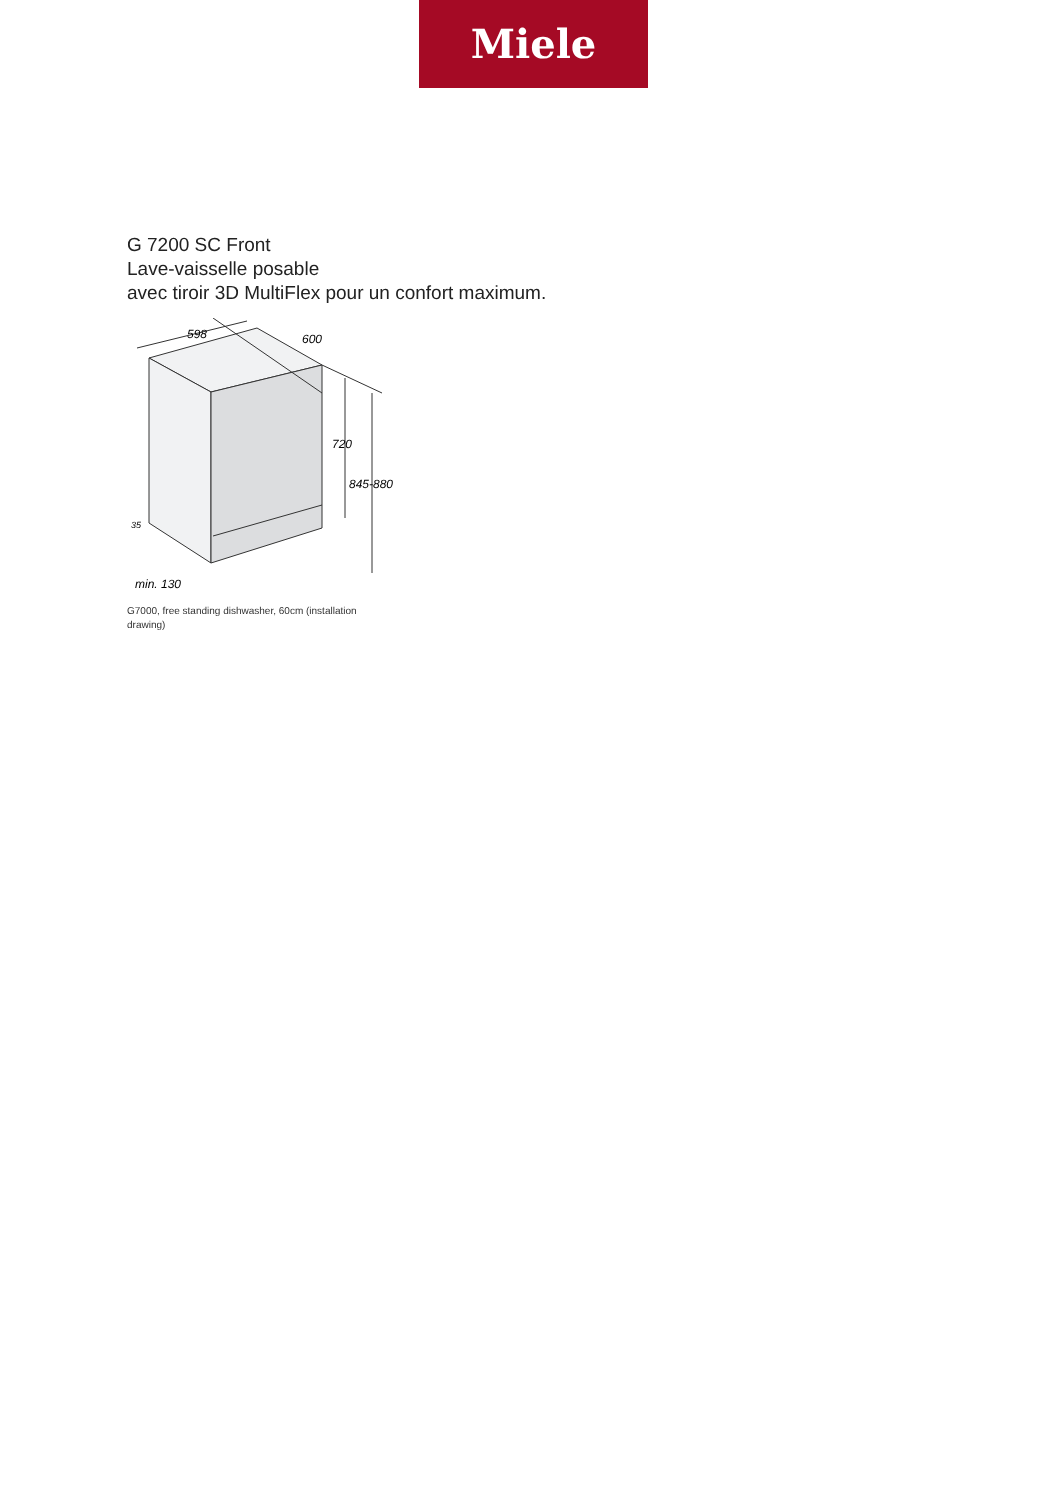Miele
G 7200 SC Front
Lave-vaisselle posable
avec tiroir 3D MultiFlex pour un confort maximum.
598
600
720
845-880
35
min. 130
G7000, free standing dishwasher, 60cm (installation drawing)